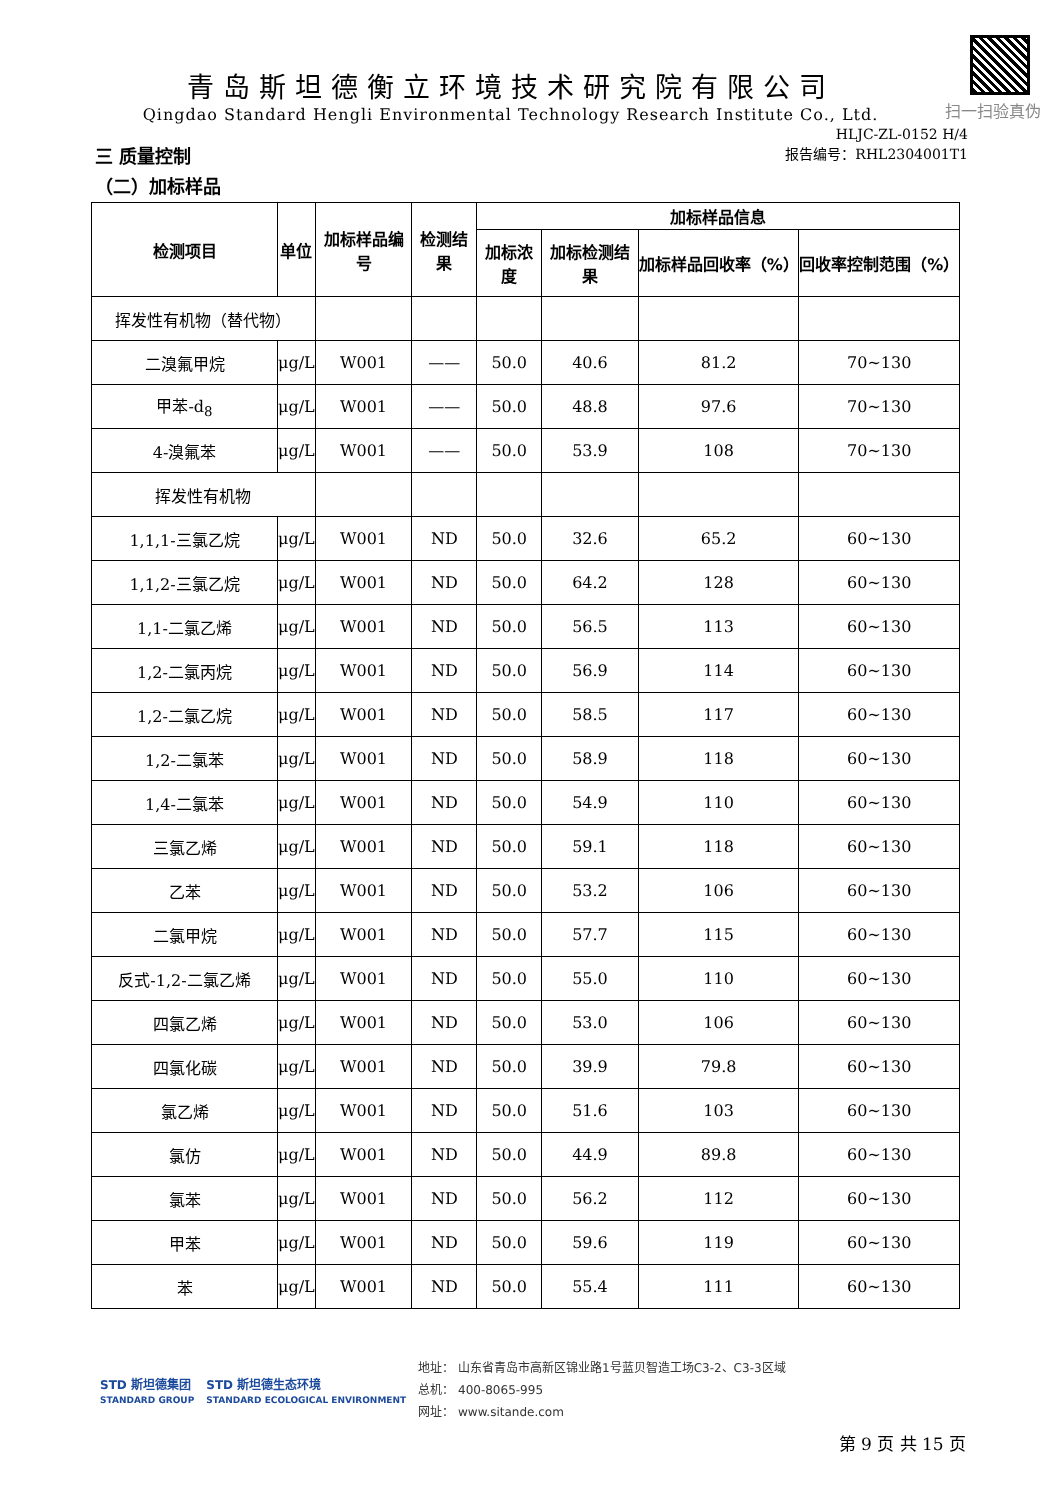扫一扫验真伪
青岛斯坦德衡立环境技术研究院有限公司
Qingdao Standard Hengli Environmental Technology Research Institute Co., Ltd.
HLJC-ZL-0152 H/4
报告编号：RHL2304001T1
三 质量控制
（二）加标样品
| 检测项目 | 单位 | 加标样品编号 | 检测结果 | 加标样品信息 | | | |
| --- | --- | --- | --- | --- | --- | --- | --- |
| | | | | 加标浓度 | 加标检测结果 | 加标样品回收率（%） | 回收率控制范围（%） |
| 挥发性有机物（替代物） | | | | | | | |
| 二溴氟甲烷 | μg/L | W001 | —— | 50.0 | 40.6 | 81.2 | 70~130 |
| 甲苯-d<sub>8</sub> | μg/L | W001 | —— | 50.0 | 48.8 | 97.6 | 70~130 |
| 4-溴氟苯 | μg/L | W001 | —— | 50.0 | 53.9 | 108 | 70~130 |
| 挥发性有机物 | | | | | | | |
| 1,1,1-三氯乙烷 | μg/L | W001 | ND | 50.0 | 32.6 | 65.2 | 60~130 |
| 1,1,2-三氯乙烷 | μg/L | W001 | ND | 50.0 | 64.2 | 128 | 60~130 |
| 1,1-二氯乙烯 | μg/L | W001 | ND | 50.0 | 56.5 | 113 | 60~130 |
| 1,2-二氯丙烷 | μg/L | W001 | ND | 50.0 | 56.9 | 114 | 60~130 |
| 1,2-二氯乙烷 | μg/L | W001 | ND | 50.0 | 58.5 | 117 | 60~130 |
| 1,2-二氯苯 | μg/L | W001 | ND | 50.0 | 58.9 | 118 | 60~130 |
| 1,4-二氯苯 | μg/L | W001 | ND | 50.0 | 54.9 | 110 | 60~130 |
| 三氯乙烯 | μg/L | W001 | ND | 50.0 | 59.1 | 118 | 60~130 |
| 乙苯 | μg/L | W001 | ND | 50.0 | 53.2 | 106 | 60~130 |
| 二氯甲烷 | μg/L | W001 | ND | 50.0 | 57.7 | 115 | 60~130 |
| 反式-1,2-二氯乙烯 | μg/L | W001 | ND | 50.0 | 55.0 | 110 | 60~130 |
| 四氯乙烯 | μg/L | W001 | ND | 50.0 | 53.0 | 106 | 60~130 |
| 四氯化碳 | μg/L | W001 | ND | 50.0 | 39.9 | 79.8 | 60~130 |
| 氯乙烯 | μg/L | W001 | ND | 50.0 | 51.6 | 103 | 60~130 |
| 氯仿 | μg/L | W001 | ND | 50.0 | 44.9 | 89.8 | 60~130 |
| 氯苯 | μg/L | W001 | ND | 50.0 | 56.2 | 112 | 60~130 |
| 甲苯 | μg/L | W001 | ND | 50.0 | 59.6 | 119 | 60~130 |
| 苯 | μg/L | W001 | ND | 50.0 | 55.4 | 111 | 60~130 |
STD 斯坦德集团
STANDARD GROUP
STD 斯坦德生态环境
STANDARD ECOLOGICAL ENVIRONMENT
地址： 山东省青岛市高新区锦业路1号蓝贝智造工场C3-2、C3-3区域
总机： 400-8065-995
网址： www.sitande.com
第 9 页 共 15 页